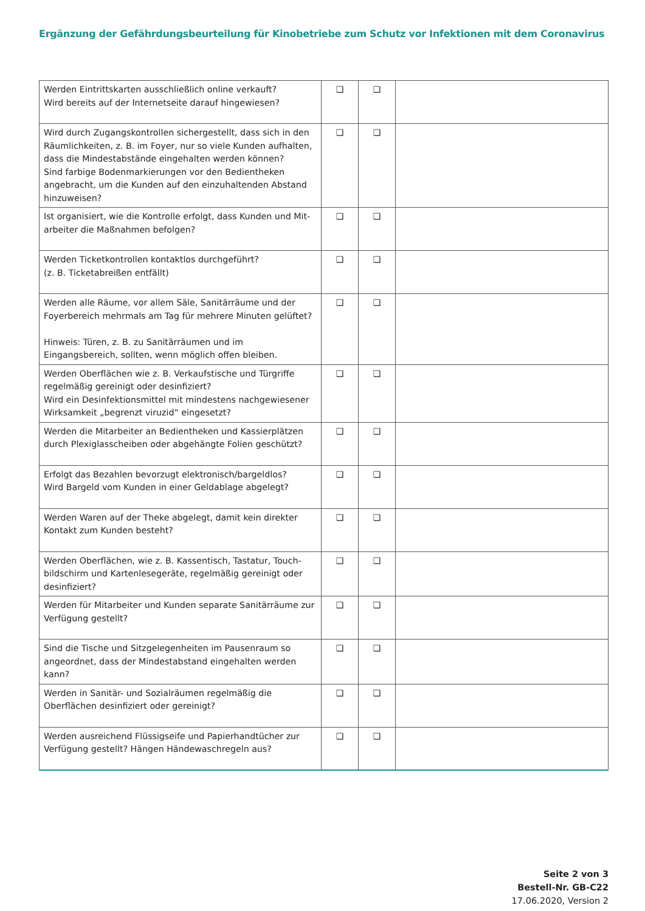Ergänzung der Gefährdungsbeurteilung für Kinobetriebe zum Schutz vor Infektionen mit dem Coronavirus
| Werden Eintrittskarten ausschließlich online verkauft? Wird bereits auf der Internetseite darauf hingewiesen? | ❑ | ❑ | |
| Wird durch Zugangskontrollen sichergestellt, dass sich in den Räumlichkeiten, z. B. im Foyer, nur so viele Kunden aufhalten, dass die Mindestabstände eingehalten werden können? Sind farbige Bodenmarkierungen vor den Bedientheken angebracht, um die Kunden auf den einzuhaltenden Abstand hinzuweisen? | ❑ | ❑ | |
| Ist organisiert, wie die Kontrolle erfolgt, dass Kunden und Mit­arbeiter die Maßnahmen befolgen? | ❑ | ❑ | |
| Werden Ticketkontrollen kontaktlos durchgeführt? (z. B. Ticketabreißen entfällt) | ❑ | ❑ | |
| Werden alle Räume, vor allem Säle, Sanitärräume und der Foyer­bereich mehrmals am Tag für mehrere Minuten gelüftet? Hinweis: Türen, z. B. zu Sanitärräumen und im Eingangsbereich, sollten, wenn möglich offen bleiben. | ❑ | ❑ | |
| Werden Oberflächen wie z. B. Verkaufstische und Türgriffe regel­mäßig gereinigt oder desinfiziert? Wird ein Desinfektionsmittel mit mindestens nachgewiesener Wirksamkeit „begrenzt viruzid“ eingesetzt? | ❑ | ❑ | |
| Werden die Mitarbeiter an Bedientheken und Kassierplätzen durch Plexiglasscheiben oder abgehängte Folien geschützt? | ❑ | ❑ | |
| Erfolgt das Bezahlen bevorzugt elektronisch/bargeldlos? Wird Bargeld vom Kunden in einer Geldablage abgelegt? | ❑ | ❑ | |
| Werden Waren auf der Theke abgelegt, damit kein direkter Kontakt zum Kunden besteht? | ❑ | ❑ | |
| Werden Oberflächen, wie z. B. Kassentisch, Tastatur, Touch­bildschirm und Kartenlesegeräte, regelmäßig gereinigt oder desinfiziert? | ❑ | ❑ | |
| Werden für Mitarbeiter und Kunden separate Sanitärräume zur Verfügung gestellt? | ❑ | ❑ | |
| Sind die Tische und Sitzgelegenheiten im Pausenraum so ange­ordnet, dass der Mindestabstand eingehalten werden kann? | ❑ | ❑ | |
| Werden in Sanitär- und Sozialräumen regelmäßig die Oberflächen desinfiziert oder gereinigt? | ❑ | ❑ | |
| Werden ausreichend Flüssigseife und Papierhandtücher zur Ver­fügung gestellt? Hängen Händewaschregeln aus? | ❑ | ❑ | |
Seite 2 von 3
Bestell-Nr. GB-C22
17.06.2020, Version 2